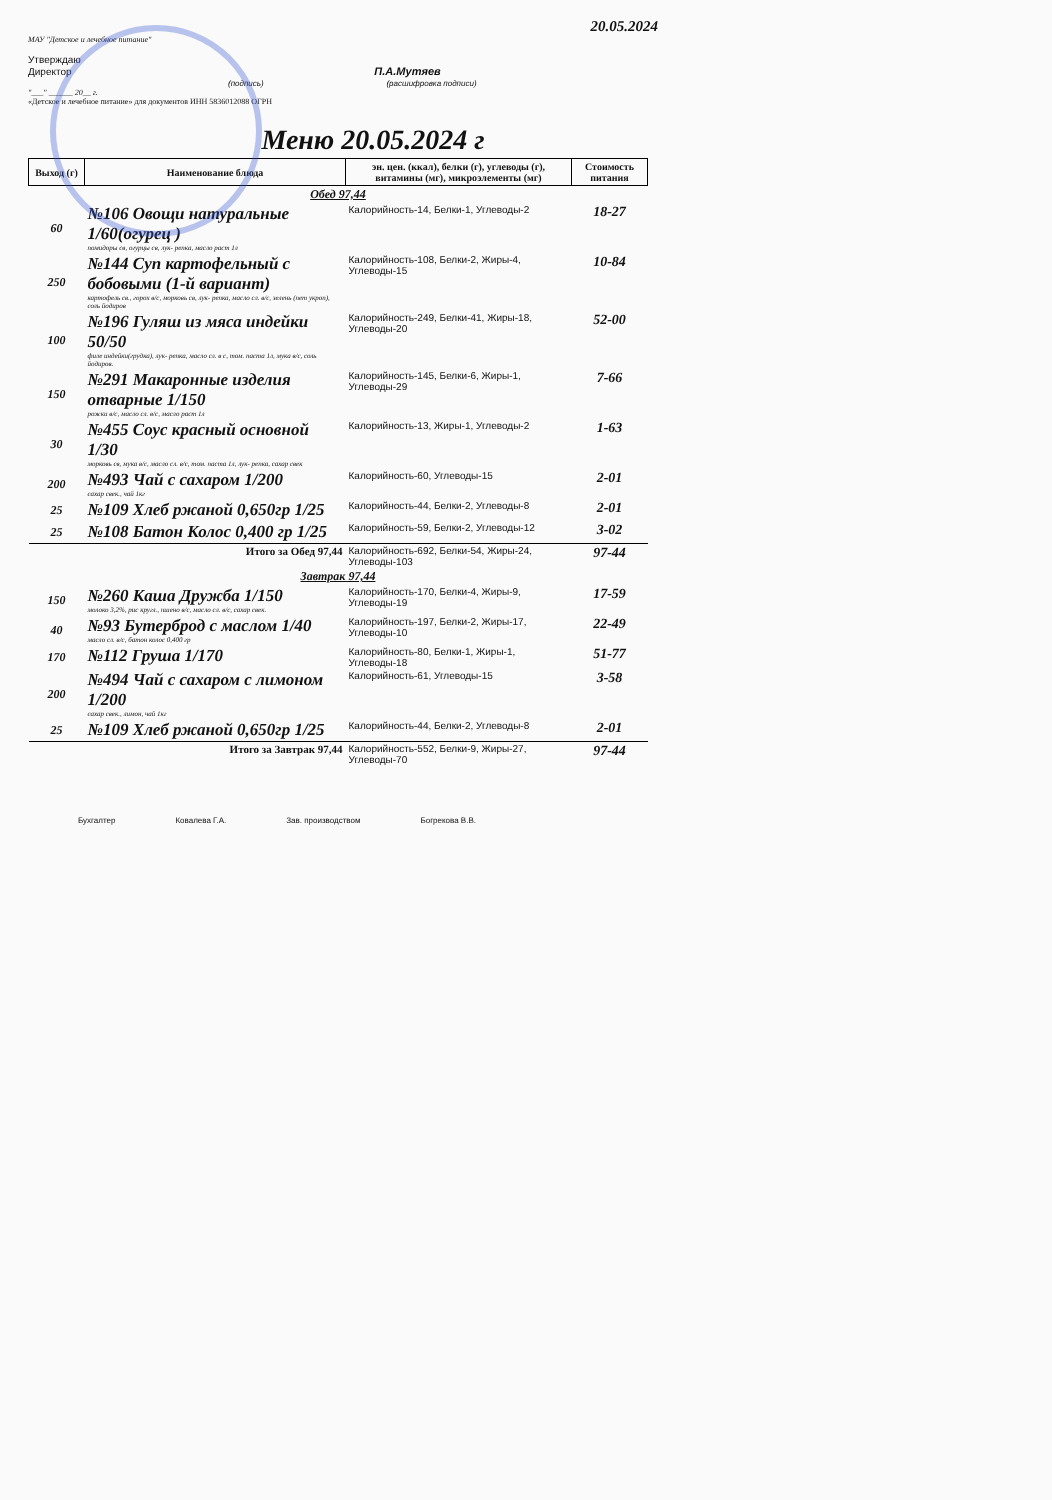20.05.2024
МАУ "Детское и лечебное питание"
Утверждаю
Директор П.А.Мутяев
(подпись) (расшифровка подписи)
"___" ______ 20__ г.
«Детское и лечебное питание» для документов ИНН 5836012088 ОГРН
Меню 20.05.2024 г
| Выход (г) | Наименование блюда | эн. цен. (ккал), белки (г), углеводы (г), витамины (мг), микроэлементы (мг) | Стоимость питания |
| --- | --- | --- | --- |
| Обед 97,44 | | | |
| 60 | №106 Овощи натуральные 1/60(огурец ) помидоры св, огурцы св, лук- репка, масло раст 1л | Калорийность-14, Белки-1, Углеводы-2 | 18-27 |
| 250 | №144 Суп картофельный с бобовыми (1-й вариант) картофель св., горох в/с, морковь св, лук- репка, масло сл. в/с, зелень (пет укроп), соль йодиров | Калорийность-108, Белки-2, Жиры-4, Углеводы-15 | 10-84 |
| 100 | №196 Гуляш из мяса индейки 50/50 филе индейки(грудка), лук- репка, масло сл. в с, том. паста 1л, мука в/с, соль йодиров. | Калорийность-249, Белки-41, Жиры-18, Углеводы-20 | 52-00 |
| 150 | №291 Макаронные изделия отварные 1/150 рожки в/с, масло сл. в/с, масло раст 1л | Калорийность-145, Белки-6, Жиры-1, Углеводы-29 | 7-66 |
| 30 | №455 Соус красный основной 1/30 морковь св, мука в/с, масло сл. в/с, том. паста 1л, лук- репка, сахар свек | Калорийность-13, Жиры-1, Углеводы-2 | 1-63 |
| 200 | №493 Чай с сахаром 1/200 сахар свек., чай 1кг | Калорийность-60, Углеводы-15 | 2-01 |
| 25 | №109 Хлеб ржаной 0,650гр 1/25 | Калорийность-44, Белки-2, Углеводы-8 | 2-01 |
| 25 | №108 Батон Колос 0,400 гр 1/25 | Калорийность-59, Белки-2, Углеводы-12 | 3-02 |
| Итого за Обед 97,44 | | Калорийность-692, Белки-54, Жиры-24, Углеводы-103 | 97-44 |
| Завтрак 97,44 | | | |
| 150 | №260 Каша Дружба 1/150 молоко 3,2%, рис кругл., пшено в/с, масло сл. в/с, сахар свек. | Калорийность-170, Белки-4, Жиры-9, Углеводы-19 | 17-59 |
| 40 | №93 Бутерброд с маслом 1/40 масло сл. в/с, батон колос 0,400 гр | Калорийность-197, Белки-2, Жиры-17, Углеводы-10 | 22-49 |
| 170 | №112 Груша 1/170 | Калорийность-80, Белки-1, Жиры-1, Углеводы-18 | 51-77 |
| 200 | №494 Чай с сахаром с лимоном 1/200 сахар свек., лимон, чай 1кг | Калорийность-61, Углеводы-15 | 3-58 |
| 25 | №109 Хлеб ржаной 0,650гр 1/25 | Калорийность-44, Белки-2, Углеводы-8 | 2-01 |
| Итого за Завтрак 97,44 | | Калорийность-552, Белки-9, Жиры-27, Углеводы-70 | 97-44 |
Бухгалтер Ковалева Г.А. Зав. производством Богрекова В.В.